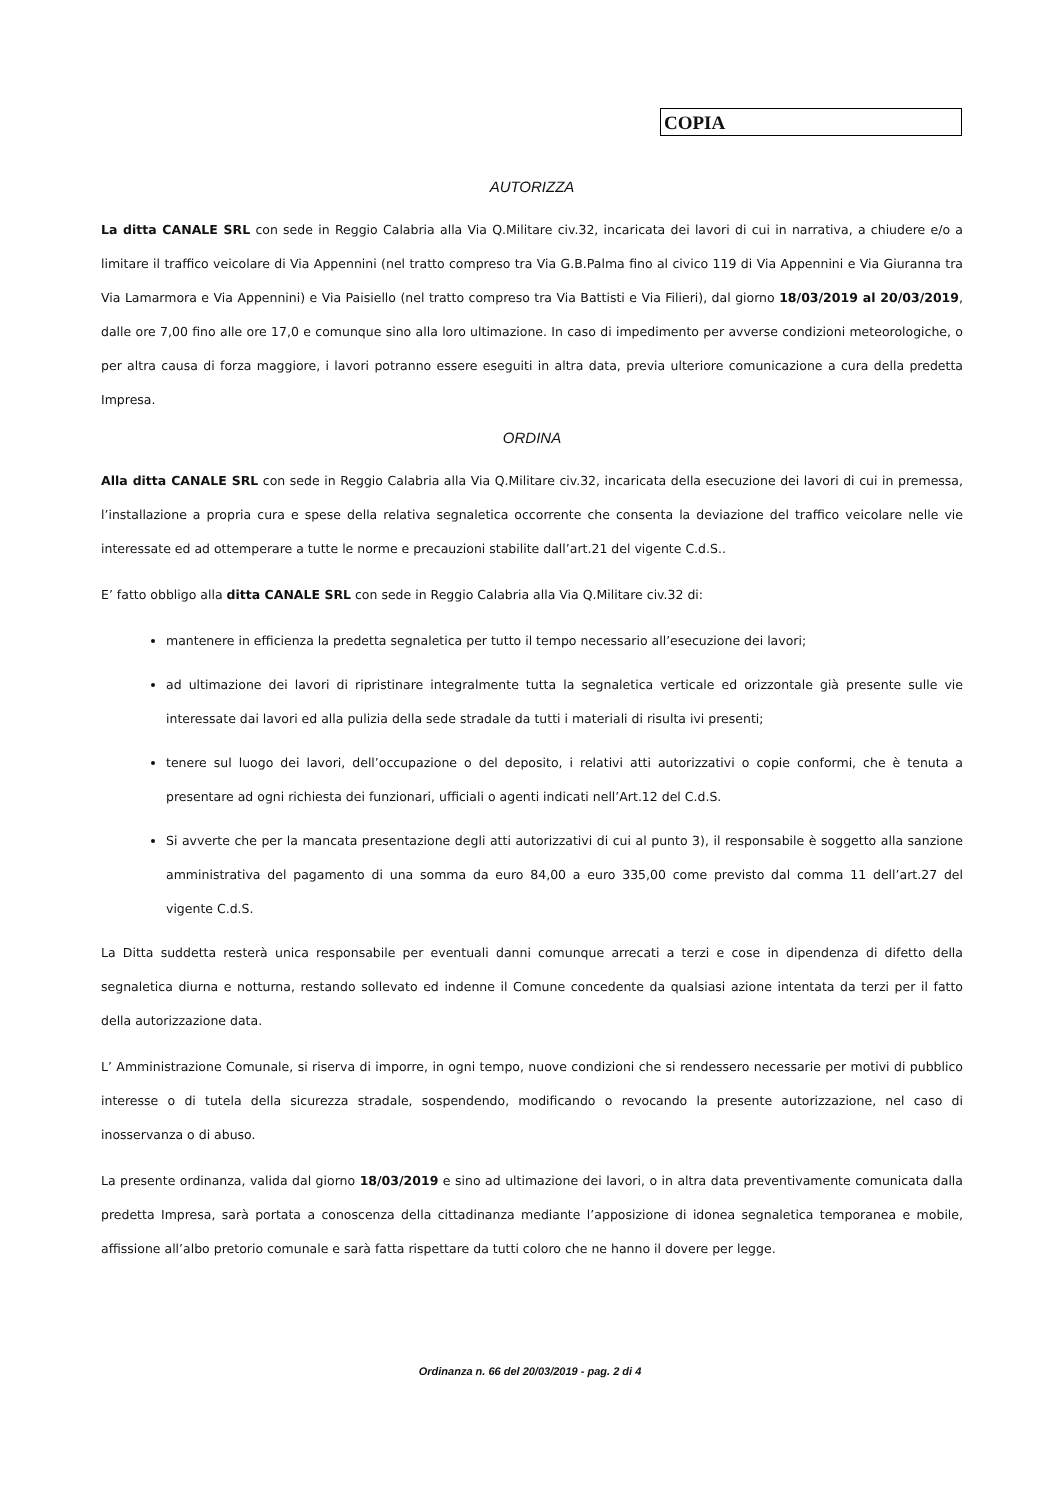COPIA
AUTORIZZA
La ditta CANALE SRL con sede in Reggio Calabria alla Via Q.Militare civ.32, incaricata dei lavori di cui in narrativa, a chiudere e/o a limitare il traffico veicolare di Via Appennini (nel tratto compreso tra Via G.B.Palma fino al civico 119 di Via Appennini e Via Giuranna tra Via Lamarmora e Via Appennini) e Via Paisiello (nel tratto compreso tra Via Battisti e Via Filieri), dal giorno 18/03/2019 al 20/03/2019, dalle ore 7,00 fino alle ore 17,0 e comunque sino alla loro ultimazione. In caso di impedimento per avverse condizioni meteorologiche, o per altra causa di forza maggiore, i lavori potranno essere eseguiti in altra data, previa ulteriore comunicazione a cura della predetta Impresa.
ORDINA
Alla ditta CANALE SRL con sede in Reggio Calabria alla Via Q.Militare civ.32, incaricata della esecuzione dei lavori di cui in premessa, l’installazione a propria cura e spese della relativa segnaletica occorrente che consenta la deviazione del traffico veicolare nelle vie interessate ed ad ottemperare a tutte le norme e precauzioni stabilite dall’art.21 del vigente C.d.S..
E’ fatto obbligo alla ditta CANALE SRL con sede in Reggio Calabria alla Via Q.Militare civ.32 di:
mantenere in efficienza la predetta segnaletica per tutto il tempo necessario all’esecuzione dei lavori;
ad ultimazione dei lavori di ripristinare integralmente tutta la segnaletica verticale ed orizzontale già presente sulle vie interessate dai lavori ed alla pulizia della sede stradale da tutti i materiali di risulta ivi presenti;
tenere sul luogo dei lavori, dell’occupazione o del deposito, i relativi atti autorizzativi o copie conformi, che è tenuta a presentare ad ogni richiesta dei funzionari, ufficiali o agenti indicati nell’Art.12 del C.d.S.
Si avverte che per la mancata presentazione degli atti autorizzativi di cui al punto 3), il responsabile è soggetto alla sanzione amministrativa del pagamento di una somma da euro 84,00 a euro 335,00 come previsto dal comma 11 dell’art.27 del vigente C.d.S.
La Ditta suddetta resterà unica responsabile per eventuali danni comunque arrecati a terzi e cose in dipendenza di difetto della segnaletica diurna e notturna, restando sollevato ed indenne il Comune concedente da qualsiasi azione intentata da terzi per il fatto della autorizzazione data.
L’ Amministrazione Comunale, si riserva di imporre, in ogni tempo, nuove condizioni che si rendessero necessarie per motivi di pubblico interesse o di tutela della sicurezza stradale, sospendendo, modificando o revocando la presente autorizzazione, nel caso di inosservanza o di abuso.
La presente ordinanza, valida dal giorno 18/03/2019 e sino ad ultimazione dei lavori, o in altra data preventivamente comunicata dalla predetta Impresa, sarà portata a conoscenza della cittadinanza mediante l’apposizione di idonea segnaletica temporanea e mobile, affissione all’albo pretorio comunale e sarà fatta rispettare da tutti coloro che ne hanno il dovere per legge.
Ordinanza n. 66 del 20/03/2019 - pag. 2 di 4